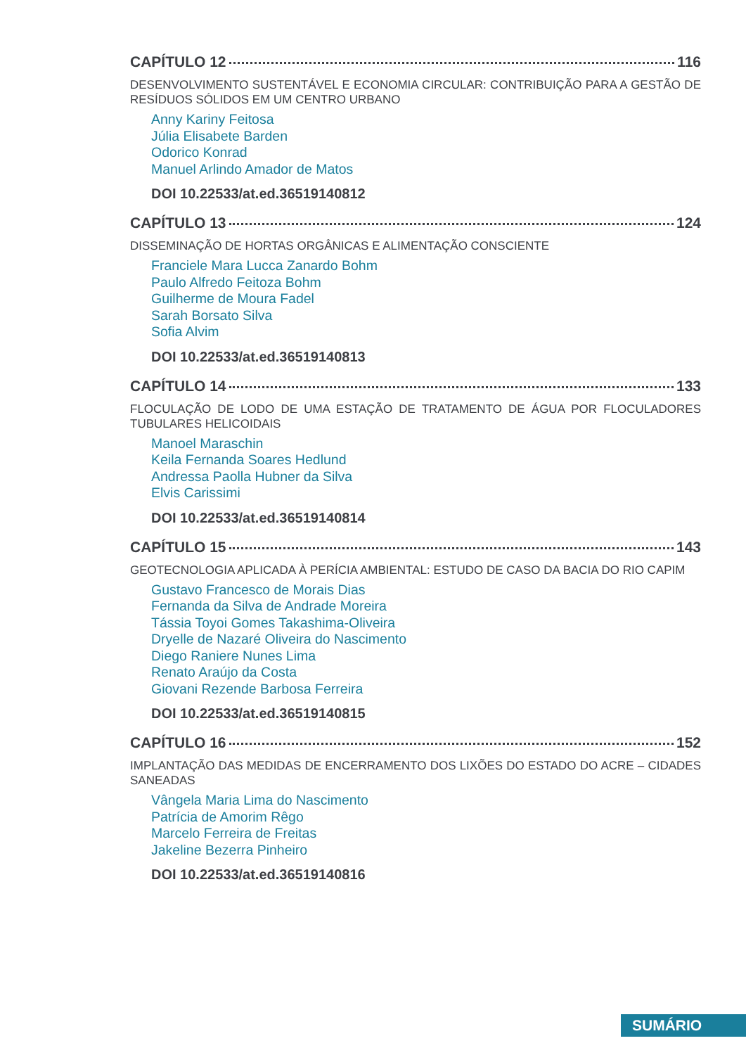CAPÍTULO 12 116
DESENVOLVIMENTO SUSTENTÁVEL E ECONOMIA CIRCULAR: CONTRIBUIÇÃO PARA A GESTÃO DE RESÍDUOS SÓLIDOS EM UM CENTRO URBANO
Anny Kariny Feitosa
Júlia Elisabete Barden
Odorico Konrad
Manuel Arlindo Amador de Matos
DOI 10.22533/at.ed.36519140812
CAPÍTULO 13 124
DISSEMINAÇÃO DE HORTAS ORGÂNICAS E ALIMENTAÇÃO CONSCIENTE
Franciele Mara Lucca Zanardo Bohm
Paulo Alfredo Feitoza Bohm
Guilherme de Moura Fadel
Sarah Borsato Silva
Sofia Alvim
DOI 10.22533/at.ed.36519140813
CAPÍTULO 14 133
FLOCULAÇÃO DE LODO DE UMA ESTAÇÃO DE TRATAMENTO DE ÁGUA POR FLOCULADORES TUBULARES HELICOIDAIS
Manoel Maraschin
Keila Fernanda Soares Hedlund
Andressa Paolla Hubner da Silva
Elvis Carissimi
DOI 10.22533/at.ed.36519140814
CAPÍTULO 15 143
GEOTECNOLOGIA APLICADA À PERÍCIA AMBIENTAL: ESTUDO DE CASO DA BACIA DO RIO CAPIM
Gustavo Francesco de Morais Dias
Fernanda da Silva de Andrade Moreira
Tássia Toyoi Gomes Takashima-Oliveira
Dryelle de Nazaré Oliveira do Nascimento
Diego Raniere Nunes Lima
Renato Araújo da Costa
Giovani Rezende Barbosa Ferreira
DOI 10.22533/at.ed.36519140815
CAPÍTULO 16 152
IMPLANTAÇÃO DAS MEDIDAS DE ENCERRAMENTO DOS LIXÕES DO ESTADO DO ACRE – CIDADES SANEADAS
Vângela Maria Lima do Nascimento
Patrícia de Amorim Rêgo
Marcelo Ferreira de Freitas
Jakeline Bezerra Pinheiro
DOI 10.22533/at.ed.36519140816
SUMÁRIO